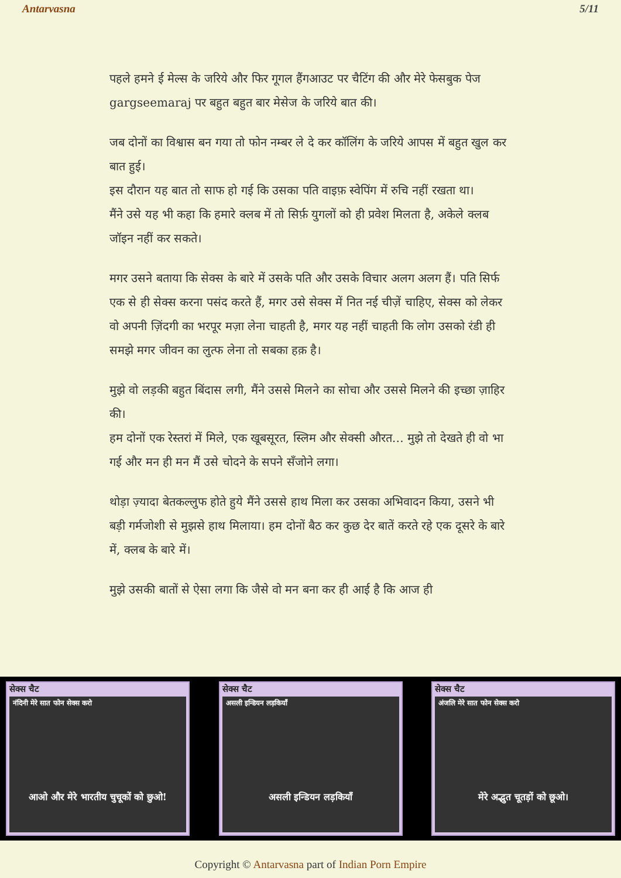Antarvasna 5/11
पहले हमने ई मेल्स के जरिये और फिर गूगल हैंगआउट पर चैटिंग की और मेरे फेसबुक पेज gargseemaraj पर बहुत बहुत बार मेसेज के जरिये बात की।
जब दोनों का विश्वास बन गया तो फोन नम्बर ले दे कर कॉलिंग के जरिये आपस में बहुत खुल कर बात हुई।
इस दौरान यह बात तो साफ हो गई कि उसका पति वाइफ़ स्वेपिंग में रुचि नहीं रखता था।
मैंने उसे यह भी कहा कि हमारे क्लब में तो सिर्फ़ युगलों को ही प्रवेश मिलता है, अकेले क्लब जॉइन नहीं कर सकते।
मगर उसने बताया कि सेक्स के बारे में उसके पति और उसके विचार अलग अलग हैं। पति सिर्फ एक से ही सेक्स करना पसंद करते हैं, मगर उसे सेक्स में नित नई चीज़ें चाहिए, सेक्स को लेकर वो अपनी ज़िंदगी का भरपूर मज़ा लेना चाहती है, मगर यह नहीं चाहती कि लोग उसको रंडी ही समझे मगर जीवन का लुत्फ लेना तो सबका हक़ है।
मुझे वो लड़की बहुत बिंदास लगी, मैंने उससे मिलने का सोचा और उससे मिलने की इच्छा ज़ाहिर की।
हम दोनों एक रेस्तरां में मिले, एक खूबसूरत, स्लिम और सेक्सी औरत… मुझे तो देखते ही वो भा गई और मन ही मन मैं उसे चोदने के सपने सँजोने लगा।
थोड़ा ज़्यादा बेतकल्लुफ होते हुये मैंने उससे हाथ मिला कर उसका अभिवादन किया, उसने भी बड़ी गर्मजोशी से मुझसे हाथ मिलाया। हम दोनों बैठ कर कुछ देर बातें करते रहे एक दूसरे के बारे में, क्लब के बारे में।
मुझे उसकी बातों से ऐसा लगा कि जैसे वो मन बना कर ही आई है कि आज ही
सेक्स चैट
नंदिनी मेरे सात फोन सेक्स करो
आओ और मेरे भारतीय चुचूकों को छुओ!
सेक्स चैट
असली इन्डियन लड़कियाँ
असली इन्डियन लड़कियाँ
सेक्स चैट
अंजलि मेरे सात फोन सेक्स करो
मेरे अद्भुत चूतड़ों को छूओ।
Copyright © Antarvasna part of Indian Porn Empire